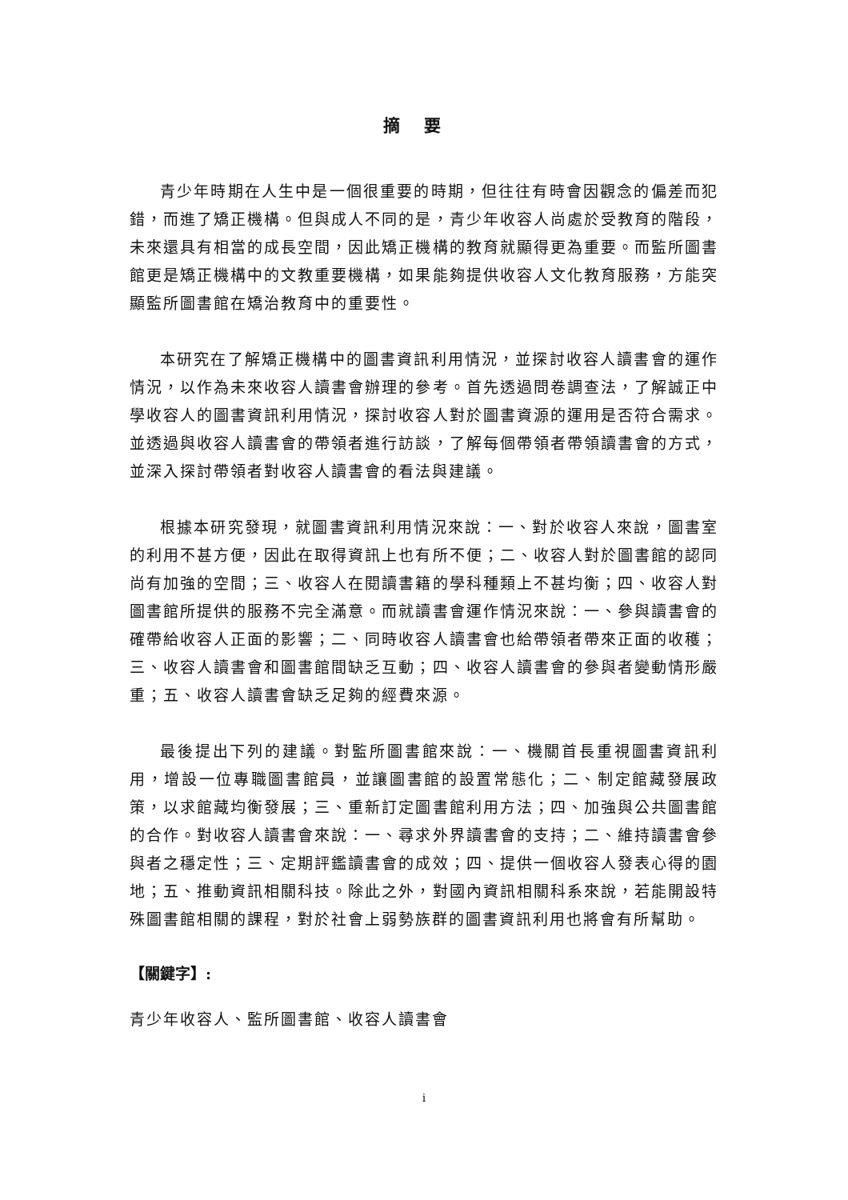摘要
青少年時期在人生中是一個很重要的時期，但往往有時會因觀念的偏差而犯錯，而進了矯正機構。但與成人不同的是，青少年收容人尚處於受教育的階段，未來還具有相當的成長空間，因此矯正機構的教育就顯得更為重要。而監所圖書館更是矯正機構中的文教重要機構，如果能夠提供收容人文化教育服務，方能突顯監所圖書館在矯治教育中的重要性。
本研究在了解矯正機構中的圖書資訊利用情況，並探討收容人讀書會的運作情況，以作為未來收容人讀書會辦理的參考。首先透過問卷調查法，了解誠正中學收容人的圖書資訊利用情況，探討收容人對於圖書資源的運用是否符合需求。並透過與收容人讀書會的帶領者進行訪談，了解每個帶領者帶領讀書會的方式，並深入探討帶領者對收容人讀書會的看法與建議。
根據本研究發現，就圖書資訊利用情況來說：一、對於收容人來說，圖書室的利用不甚方便，因此在取得資訊上也有所不便；二、收容人對於圖書館的認同尚有加強的空間；三、收容人在閱讀書籍的學科種類上不甚均衡；四、收容人對圖書館所提供的服務不完全滿意。而就讀書會運作情況來說：一、參與讀書會的確帶給收容人正面的影響；二、同時收容人讀書會也給帶領者帶來正面的收穫；三、收容人讀書會和圖書館間缺乏互動；四、收容人讀書會的參與者變動情形嚴重；五、收容人讀書會缺乏足夠的經費來源。
最後提出下列的建議。對監所圖書館來說：一、機關首長重視圖書資訊利用，增設一位專職圖書館員，並讓圖書館的設置常態化；二、制定館藏發展政策，以求館藏均衡發展；三、重新訂定圖書館利用方法；四、加強與公共圖書館的合作。對收容人讀書會來說：一、尋求外界讀書會的支持；二、維持讀書會參與者之穩定性；三、定期評鑑讀書會的成效；四、提供一個收容人發表心得的園地；五、推動資訊相關科技。除此之外，對國內資訊相關科系來說，若能開設特殊圖書館相關的課程，對於社會上弱勢族群的圖書資訊利用也將會有所幫助。
【關鍵字】:
青少年收容人、監所圖書館、收容人讀書會
i